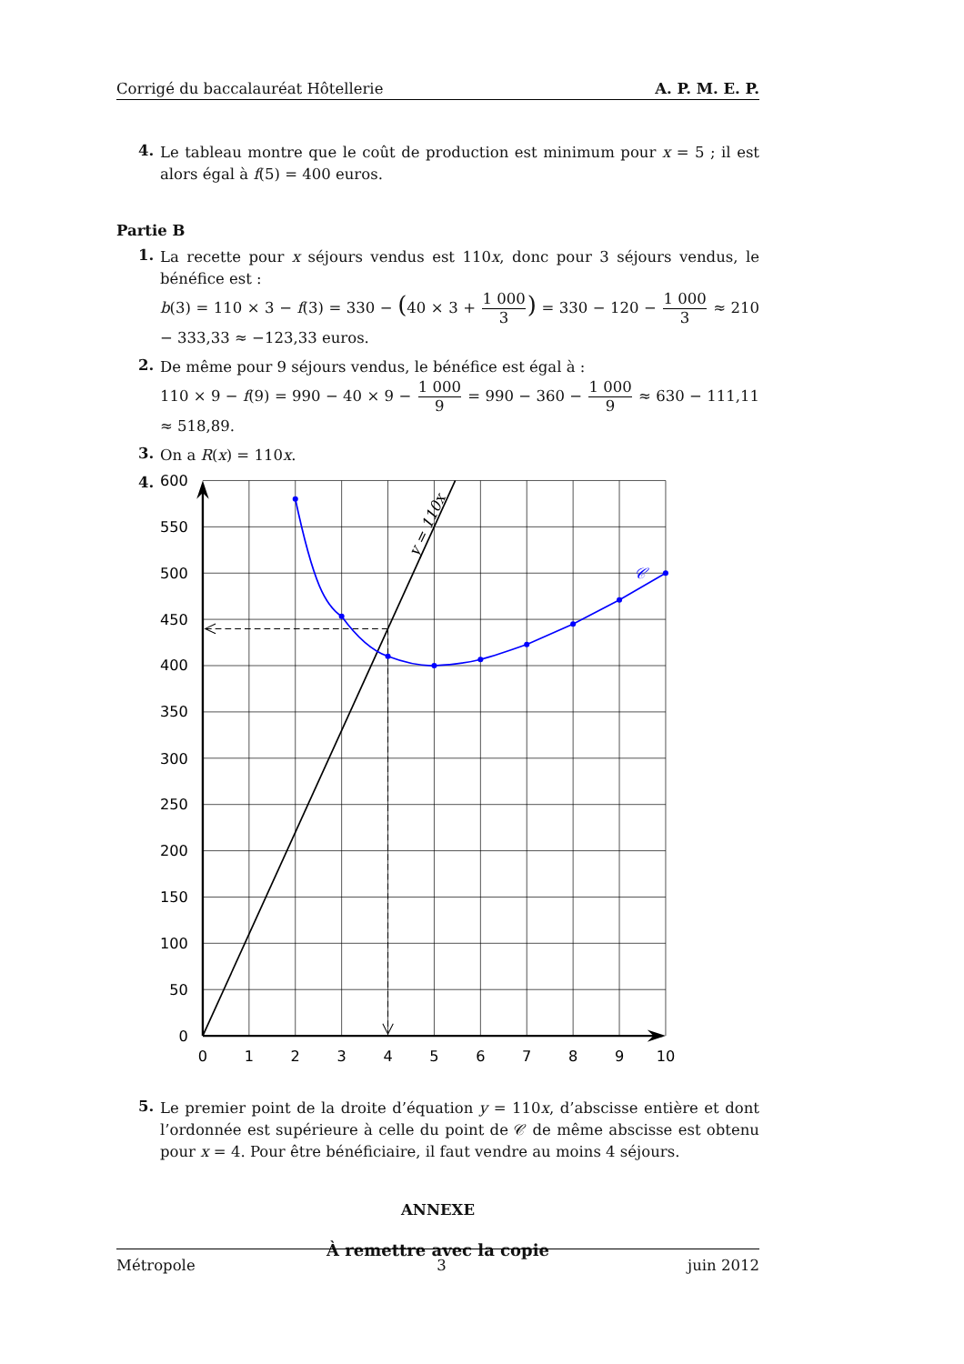Corrigé du baccalauréat Hôtellerie A. P. M. E. P.
4.
Le tableau montre que le coût de production est minimum pour x = 5 ; il est alors égal à f(5) = 400 euros.
Partie B
1.
La recette pour x séjours vendus est 110x, donc pour 3 séjours vendus, le bénéfice est :
b(3) = 110 × 3 − f(3) = 330 − (40 × 3 + 1 000 3) = 330 − 120 − 1 000 3 ≈ 210 − 333,33 ≈ −123,33 euros.
2.
De même pour 9 séjours vendus, le bénéfice est égal à :
110 × 9 − f(9) = 990 − 40 × 9 − 1 000 9 = 990 − 360 − 1 000 9 ≈ 630 − 111,11 ≈ 518,89.
3.
On a R(x) = 110x.
4.
𝒞
y = 110x
600
550
500
450
400
350
300
250
200
150
100
50
0
0
1
2
3
4
5
6
7
8
9
10
5.
Le premier point de la droite d’équation y = 110x, d’abscisse entière et dont l’ordonnée est supérieure à celle du point de 𝒞 de même abscisse est obtenu pour x = 4. Pour être bénéficiaire, il faut vendre au moins 4 séjours.
ANNEXE
À remettre avec la copie
Métropole 3 juin 2012